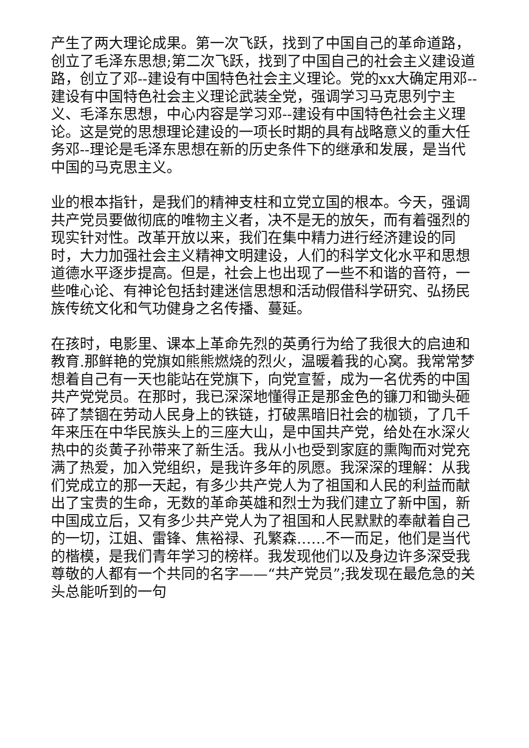产生了两大理论成果。第一次飞跃，找到了中国自己的革命道路，创立了毛泽东思想;第二次飞跃，找到了中国自己的社会主义建设道路，创立了邓--建设有中国特色社会主义理论。党的xx大确定用邓--建设有中国特色社会主义理论武装全党，强调学习马克思列宁主义、毛泽东思想，中心内容是学习邓--建设有中国特色社会主义理论。这是党的思想理论建设的一项长时期的具有战略意义的重大任务邓--理论是毛泽东思想在新的历史条件下的继承和发展，是当代中国的马克思主义。
业的根本指针，是我们的精神支柱和立党立国的根本。今天，强调共产党员要做彻底的唯物主义者，决不是无的放矢，而有着强烈的现实针对性。改革开放以来，我们在集中精力进行经济建设的同时，大力加强社会主义精神文明建设，人们的科学文化水平和思想道德水平逐步提高。但是，社会上也出现了一些不和谐的音符，一些唯心论、有神论包括封建迷信思想和活动假借科学研究、弘扬民族传统文化和气功健身之名传播、蔓延。
在孩时，电影里、课本上革命先烈的英勇行为给了我很大的启迪和教育.那鲜艳的党旗如熊熊燃烧的烈火，温暖着我的心窝。我常常梦想着自己有一天也能站在党旗下，向党宣誓，成为一名优秀的中国共产党党员。在那时，我已深深地懂得正是那金色的镰刀和锄头砸碎了禁锢在劳动人民身上的铁链，打破黑暗旧社会的枷锁，了几千年来压在中华民族头上的三座大山，是中国共产党，给处在水深火热中的炎黄子孙带来了新生活。我从小也受到家庭的熏陶而对党充满了热爱，加入党组织，是我许多年的夙愿。我深深的理解：从我们党成立的那一天起，有多少共产党人为了祖国和人民的利益而献出了宝贵的生命，无数的革命英雄和烈士为我们建立了新中国，新中国成立后，又有多少共产党人为了祖国和人民默默的奉献着自己的一切，江姐、雷锋、焦裕禄、孔繁森……不一而足，他们是当代的楷模，是我们青年学习的榜样。我发现他们以及身边许多深受我尊敬的人都有一个共同的名字——“共产党员”;我发现在最危急的关头总能听到的一句